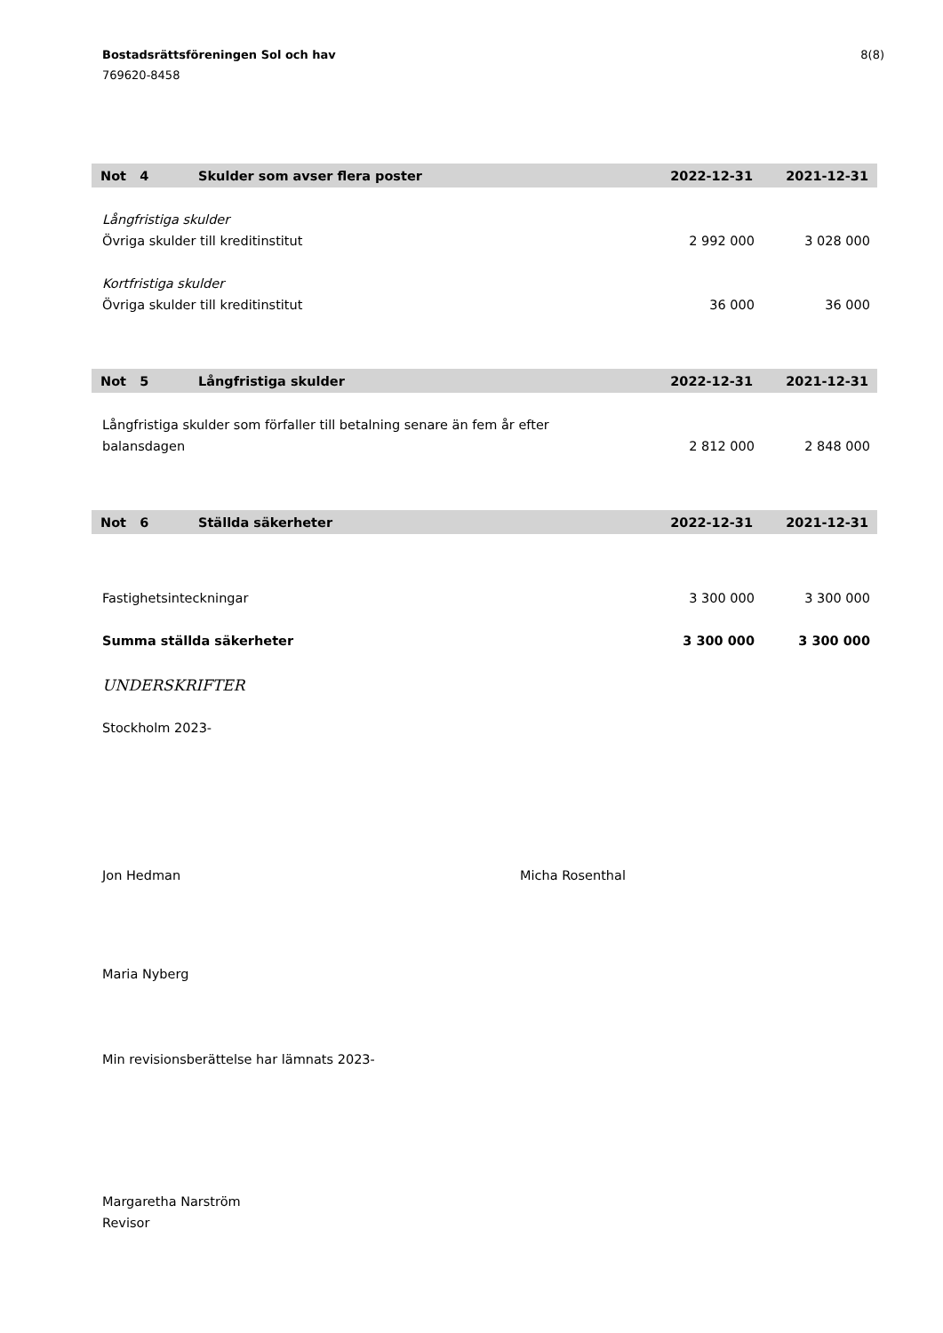Bostadsrättsföreningen Sol och hav
769620-8458
8(8)
| Not 4 | Skulder som avser flera poster | 2022-12-31 | 2021-12-31 |
| --- | --- | --- | --- |
| Långfristiga skulder | | | |
| Övriga skulder till kreditinstitut | | 2 992 000 | 3 028 000 |
| Kortfristiga skulder | | | |
| Övriga skulder till kreditinstitut | | 36 000 | 36 000 |
| Not 5 | Långfristiga skulder | 2022-12-31 | 2021-12-31 |
| Långfristiga skulder som förfaller till betalning senare än fem år efter balansdagen | | 2 812 000 | 2 848 000 |
| Not 6 | Ställda säkerheter | 2022-12-31 | 2021-12-31 |
| Fastighetsinteckningar | | 3 300 000 | 3 300 000 |
| Summa ställda säkerheter | | 3 300 000 | 3 300 000 |
UNDERSKRIFTER
Stockholm 2023-
Jon Hedman Micha Rosenthal
Maria Nyberg
Min revisionsberättelse har lämnats 2023-
Margaretha Narström
Revisor